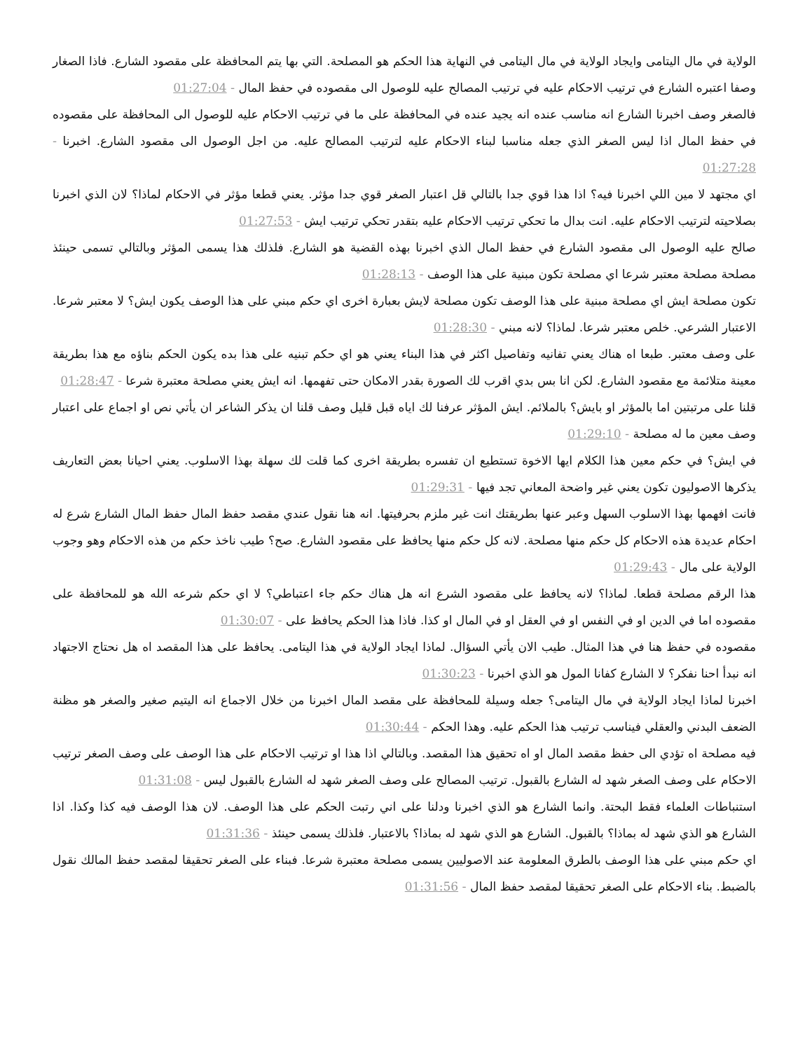الولاية في مال اليتامى وايجاد الولاية في مال اليتامى في النهاية هذا الحكم هو المصلحة. التي بها يتم المحافظة على مقصود الشارع. فاذا الصغار وصفا اعتبره الشارع في ترتيب الاحكام عليه في ترتيب المصالح عليه للوصول الى مقصوده في حفظ المال - 01:27:04
فالصغر وصف اخبرنا الشارع انه مناسب عنده انه يجيد عنده في المحافظة على ما في ترتيب الاحكام عليه للوصول الى المحافظة على مقصوده في حفظ المال اذا ليس الصغر الذي جعله مناسبا لبناء الاحكام عليه لترتيب المصالح عليه. من اجل الوصول الى مقصود الشارع. اخبرنا - 01:27:28
اي مجتهد لا مين اللي اخبرنا فيه؟ اذا هذا قوي جدا بالتالي قل اعتبار الصغر قوي جدا مؤثر. يعني قطعا مؤثر في الاحكام لماذا؟ لان الذي اخبرنا بصلاحيته لترتيب الاحكام عليه. انت بدال ما تحكي ترتيب الاحكام عليه بتقدر تحكي ترتيب ايش - 01:27:53
صالح عليه الوصول الى مقصود الشارع في حفظ المال الذي اخبرنا بهذه القضية هو الشارع. فلذلك هذا يسمى المؤثر وبالتالي تسمى حينئذ مصلحة مصلحة معتبر شرعا اي مصلحة تكون مبنية على هذا الوصف - 01:28:13
تكون مصلحة ايش اي مصلحة مبنية على هذا الوصف تكون مصلحة لايش بعبارة اخرى اي حكم مبني على هذا الوصف يكون ايش؟ لا معتبر شرعا. الاعتبار الشرعي. خلص معتبر شرعا. لماذا؟ لانه مبني - 01:28:30
على وصف معتبر. طبعا اه هناك يعني تفانيه وتفاصيل اكثر في هذا البناء يعني هو اي حكم تبنيه على هذا بده يكون الحكم بناؤه مع هذا بطريقة معينة متلائمة مع مقصود الشارع. لكن انا بس بدي اقرب لك الصورة بقدر الامكان حتى تفهمها. انه ايش يعني مصلحة معتبرة شرعا - 01:28:47
قلنا على مرتبتين اما بالمؤثر او بايش؟ بالملائم. ايش المؤثر عرفنا لك اياه قبل قليل وصف قلنا ان يذكر الشاعر ان يأتي نص او اجماع على اعتبار وصف معين ما له مصلحة - 01:29:10
في ايش؟ في حكم معين هذا الكلام ايها الاخوة تستطيع ان تفسره بطريقة اخرى كما قلت لك سهلة بهذا الاسلوب. يعني احيانا بعض التعاريف يذكرها الاصوليون تكون يعني غير واضحة المعاني تجد فيها - 01:29:31
فانت افهمها بهذا الاسلوب السهل وعبر عنها بطريقتك انت غير ملزم بحرفيتها. انه هنا نقول عندي مقصد حفظ المال حفظ المال الشارع شرع له احكام عديدة هذه الاحكام كل حكم منها مصلحة. لانه كل حكم منها يحافظ على مقصود الشارع. صح؟ طيب ناخذ حكم من هذه الاحكام وهو وجوب الولاية على مال - 01:29:43
هذا الرقم مصلحة قطعا. لماذا؟ لانه يحافظ على مقصود الشرع انه هل هناك حكم جاء اعتباطي؟ لا اي حكم شرعه الله هو للمحافظة على مقصوده اما في الدين او في النفس او في العقل او في المال او كذا. فاذا هذا الحكم يحافظ على - 01:30:07
مقصوده في حفظ هنا في هذا المثال. طيب الان يأتي السؤال. لماذا ايجاد الولاية في هذا اليتامى. يحافظ على هذا المقصد اه هل نحتاج الاجتهاد انه نبدأ احنا نفكر؟ لا الشارع كفانا المول هو الذي اخبرنا - 01:30:23
اخبرنا لماذا ايجاد الولاية في مال اليتامى؟ جعله وسيلة للمحافظة على مقصد المال اخبرنا من خلال الاجماع انه اليتيم صغير والصغر هو مظنة الضعف البدني والعقلي فيناسب ترتيب هذا الحكم عليه. وهذا الحكم - 01:30:44
فيه مصلحة اه تؤدي الى حفظ مقصد المال او اه تحقيق هذا المقصد. وبالتالي اذا هذا او ترتيب الاحكام على هذا الوصف على وصف الصغر ترتيب الاحكام على وصف الصغر شهد له الشارع بالقبول. ترتيب المصالح على وصف الصغر شهد له الشارع بالقبول ليس - 01:31:08
استنباطات العلماء فقط البحتة. وانما الشارع هو الذي اخبرنا ودلنا على اني رتبت الحكم على هذا الوصف. لان هذا الوصف فيه كذا وكذا. اذا الشارع هو الذي شهد له بماذا؟ بالقبول. الشارع هو الذي شهد له بماذا؟ بالاعتبار. فلذلك يسمى حينئذ - 01:31:36
اي حكم مبني على هذا الوصف بالطرق المعلومة عند الاصوليين يسمى مصلحة معتبرة شرعا. فبناء على الصغر تحقيقا لمقصد حفظ المالك نقول بالضبط. بناء الاحكام على الصغر تحقيقا لمقصد حفظ المال - 01:31:56